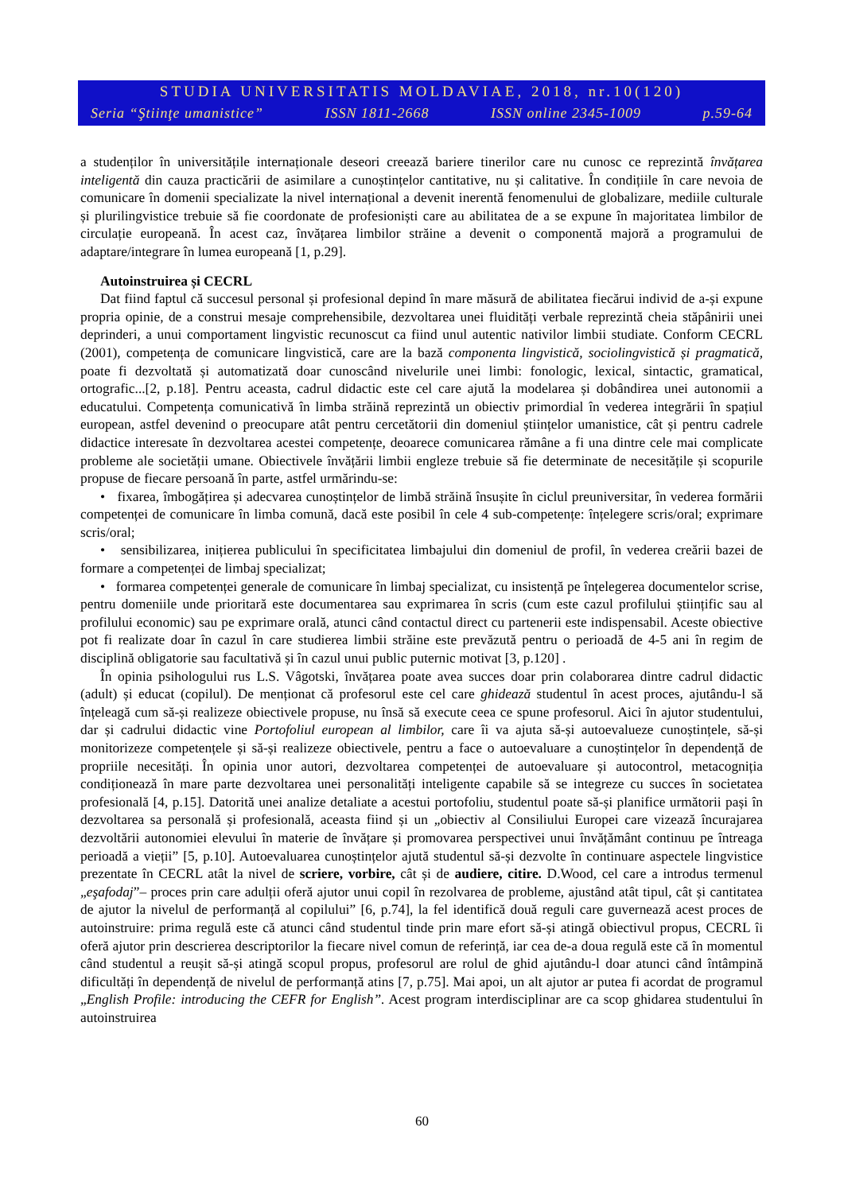STUDIA UNIVERSITATIS MOLDAVIAE, 2018, nr.10(120)
Seria “Ştiinţe umanistice” ISSN 1811-2668 ISSN online 2345-1009 p.59-64
a studenților în universitățile internaționale deseori creează bariere tinerilor care nu cunosc ce reprezintă învățarea inteligentă din cauza practicării de asimilare a cunoștințelor cantitative, nu și calitative. În condițiile în care nevoia de comunicare în domenii specializate la nivel internațional a devenit inerentă fenomenului de globalizare, mediile culturale și plurilingvistice trebuie să fie coordonate de profesioniști care au abilitatea de a se expune în majoritatea limbilor de circulație europeană. În acest caz, învățarea limbilor străine a devenit o componentă majoră a programului de adaptare/integrare în lumea europeană [1, p.29].
Autoinstruirea și CECRL
Dat fiind faptul că succesul personal și profesional depind în mare măsură de abilitatea fiecărui individ de a-și expune propria opinie, de a construi mesaje comprehensibile, dezvoltarea unei fluidități verbale reprezintă cheia stăpânirii unei deprinderi, a unui comportament lingvistic recunoscut ca fiind unul autentic nativilor limbii studiate. Conform CECRL (2001), competența de comunicare lingvistică, care are la bază componenta lingvistică, sociolingvistică și pragmatică, poate fi dezvoltată și automatizată doar cunoscând nivelurile unei limbi: fonologic, lexical, sintactic, gramatical, ortografic...[2, p.18]. Pentru aceasta, cadrul didactic este cel care ajută la modelarea și dobândirea unei autonomii a educatului. Competența comunicativă în limba străină reprezintă un obiectiv primordial în vederea integrării în spațiul european, astfel devenind o preocupare atât pentru cercetătorii din domeniul științelor umanistice, cât și pentru cadrele didactice interesate în dezvoltarea acestei competențe, deoarece comunicarea rămâne a fi una dintre cele mai complicate probleme ale societății umane. Obiectivele învățării limbii engleze trebuie să fie determinate de necesitățile și scopurile propuse de fiecare persoană în parte, astfel urmărindu-se:
• fixarea, îmbogățirea și adecvarea cunoștințelor de limbă străină însușite în ciclul preuniversitar, în vederea formării competenței de comunicare în limba comună, dacă este posibil în cele 4 sub-competențe: înțelegere scris/oral; exprimare scris/oral;
• sensibilizarea, inițierea publicului în specificitatea limbajului din domeniul de profil, în vederea creării bazei de formare a competenței de limbaj specializat;
• formarea competenței generale de comunicare în limbaj specializat, cu insistență pe înțelegerea documentelor scrise, pentru domeniile unde prioritară este documentarea sau exprimarea în scris (cum este cazul profilului științific sau al profilului economic) sau pe exprimare orală, atunci când contactul direct cu partenerii este indispensabil. Aceste obiective pot fi realizate doar în cazul în care studierea limbii străine este prevăzută pentru o perioadă de 4-5 ani în regim de disciplină obligatorie sau facultativă și în cazul unui public puternic motivat [3, p.120] .
În opinia psihologului rus L.S. Vâgotski, învățarea poate avea succes doar prin colaborarea dintre cadrul didactic (adult) și educat (copilul). De menționat că profesorul este cel care ghidează studentul în acest proces, ajutându-l să înțeleagă cum să-și realizeze obiectivele propuse, nu însă să execute ceea ce spune profesorul. Aici în ajutor studentului, dar și cadrului didactic vine Portofoliul european al limbilor, care îi va ajuta să-și autoevalueze cunoștințele, să-și monitorizeze competențele și să-și realizeze obiectivele, pentru a face o autoevaluare a cunoștințelor în dependență de propriile necesități. În opinia unor autori, dezvoltarea competenței de autoevaluare și autocontrol, metacogniția condiționează în mare parte dezvoltarea unei personalități inteligente capabile să se integreze cu succes în societatea profesională [4, p.15]. Datorită unei analize detaliate a acestui portofoliu, studentul poate să-și planifice următorii pași în dezvoltarea sa personală și profesională, aceasta fiind și un „obiectiv al Consiliului Europei care vizează încurajarea dezvoltării autonomiei elevului în materie de învățare și promovarea perspectivei unui învățământ continuu pe întreaga perioadă a vieții” [5, p.10]. Autoevaluarea cunoștințelor ajută studentul să-și dezvolte în continuare aspectele lingvistice prezentate în CECRL atât la nivel de scriere, vorbire, cât și de audiere, citire. D.Wood, cel care a introdus termenul „eşafodaj”– proces prin care adulții oferă ajutor unui copil în rezolvarea de probleme, ajustând atât tipul, cât și cantitatea de ajutor la nivelul de performanță al copilului” [6, p.74], la fel identifică două reguli care guvernează acest proces de autoinstruire: prima regulă este că atunci când studentul tinde prin mare efort să-și atingă obiectivul propus, CECRL îi oferă ajutor prin descrierea descriptorilor la fiecare nivel comun de referință, iar cea de-a doua regulă este că în momentul când studentul a reușit să-și atingă scopul propus, profesorul are rolul de ghid ajutându-l doar atunci când întâmpină dificultăți în dependență de nivelul de performanță atins [7, p.75]. Mai apoi, un alt ajutor ar putea fi acordat de programul „English Profile: introducing the CEFR for English”. Acest program interdisciplinar are ca scop ghidarea studentului în autoinstruirea
60